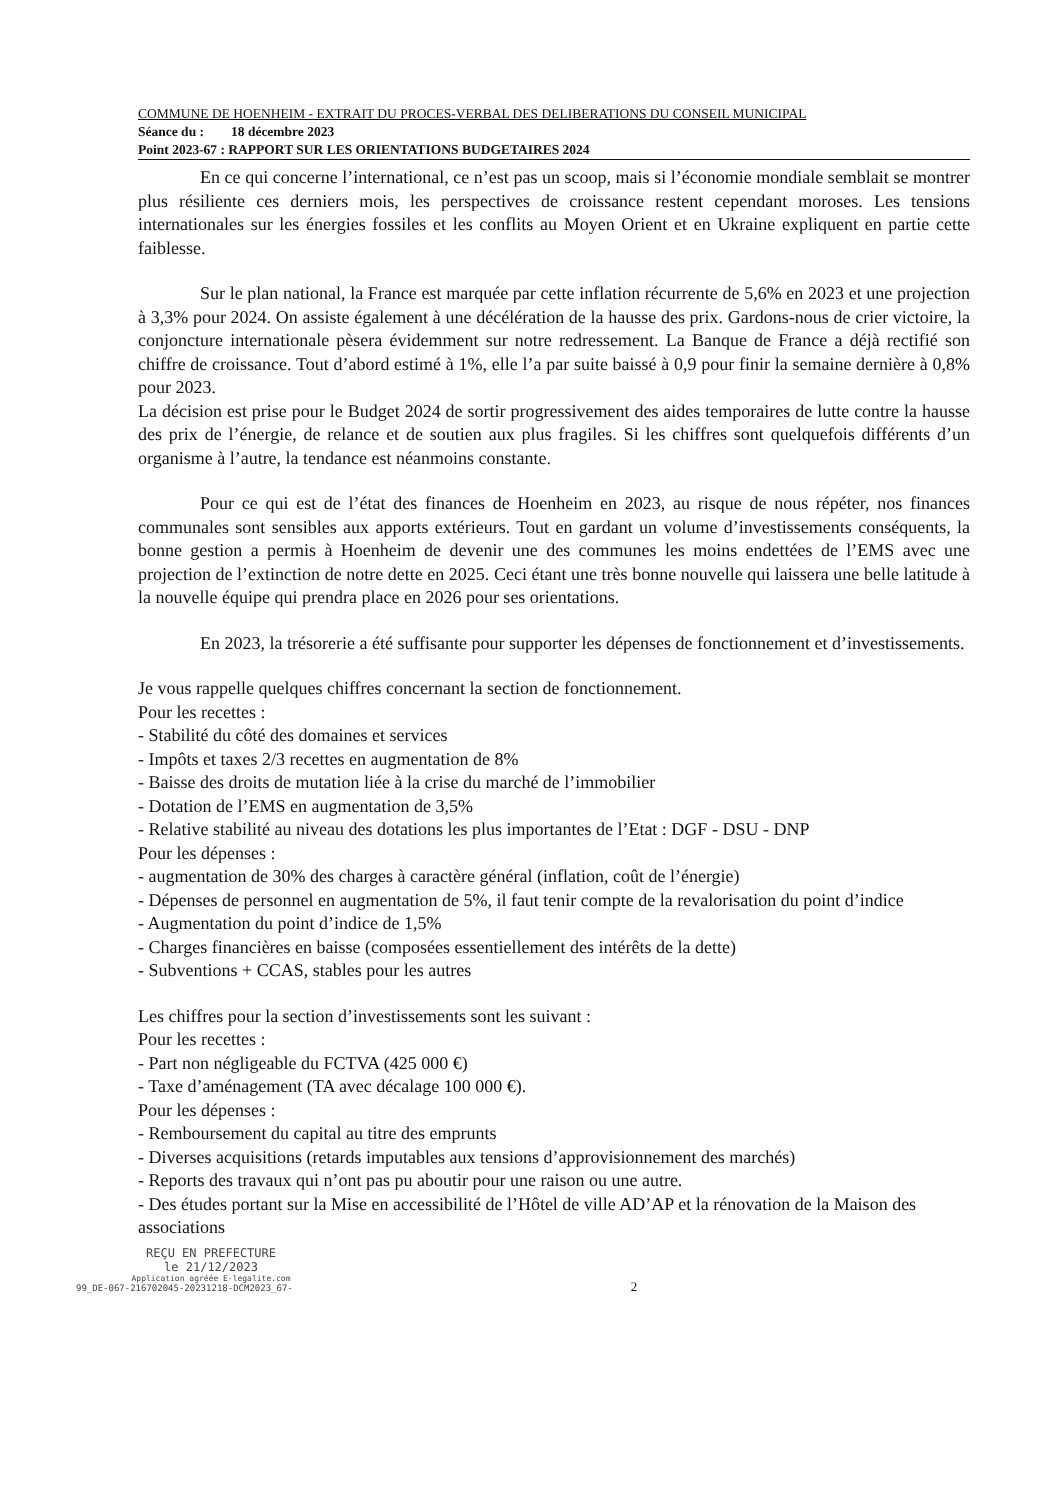COMMUNE DE HOENHEIM - EXTRAIT DU PROCES-VERBAL DES DELIBERATIONS DU CONSEIL MUNICIPAL
Séance du : 18 décembre 2023
Point 2023-67 : RAPPORT SUR LES ORIENTATIONS BUDGETAIRES 2024
En ce qui concerne l’international, ce n’est pas un scoop, mais si l’économie mondiale semblait se montrer plus résiliente ces derniers mois, les perspectives de croissance restent cependant moroses. Les tensions internationales sur les énergies fossiles et les conflits au Moyen Orient et en Ukraine expliquent en partie cette faiblesse.
Sur le plan national, la France est marquée par cette inflation récurrente de 5,6% en 2023 et une projection à 3,3% pour 2024. On assiste également à une décélération de la hausse des prix. Gardons-nous de crier victoire, la conjoncture internationale pèsera évidemment sur notre redressement. La Banque de France a déjà rectifié son chiffre de croissance. Tout d’abord estimé à 1%, elle l’a par suite baissé à 0,9 pour finir la semaine dernière à 0,8% pour 2023.
La décision est prise pour le Budget 2024 de sortir progressivement des aides temporaires de lutte contre la hausse des prix de l’énergie, de relance et de soutien aux plus fragiles. Si les chiffres sont quelquefois différents d’un organisme à l’autre, la tendance est néanmoins constante.
Pour ce qui est de l’état des finances de Hoenheim en 2023, au risque de nous répéter, nos finances communales sont sensibles aux apports extérieurs. Tout en gardant un volume d’investissements conséquents, la bonne gestion a permis à Hoenheim de devenir une des communes les moins endettées de l’EMS avec une projection de l’extinction de notre dette en 2025. Ceci étant une très bonne nouvelle qui laissera une belle latitude à la nouvelle équipe qui prendra place en 2026 pour ses orientations.
En 2023, la trésorerie a été suffisante pour supporter les dépenses de fonctionnement et d’investissements.
Je vous rappelle quelques chiffres concernant la section de fonctionnement.
Pour les recettes :
- Stabilité du côté des domaines et services
- Impôts et taxes 2/3 recettes en augmentation de 8%
- Baisse des droits de mutation liée à la crise du marché de l’immobilier
- Dotation de l’EMS en augmentation de 3,5%
- Relative stabilité au niveau des dotations les plus importantes de l’Etat : DGF - DSU - DNP
Pour les dépenses :
- augmentation de 30% des charges à caractère général (inflation, coût de l’énergie)
- Dépenses de personnel en augmentation de 5%, il faut tenir compte de la revalorisation du point d’indice
- Augmentation du point d’indice de 1,5%
- Charges financières en baisse (composées essentiellement des intérêts de la dette)
- Subventions + CCAS, stables pour les autres
Les chiffres pour la section d’investissements sont les suivant :
Pour les recettes :
- Part non négligeable du FCTVA (425 000 €)
- Taxe d’aménagement (TA avec décalage 100 000 €).
Pour les dépenses :
- Remboursement du capital au titre des emprunts
- Diverses acquisitions (retards imputables aux tensions d’approvisionnement des marchés)
- Reports des travaux qui n’ont pas pu aboutir pour une raison ou une autre.
- Des études portant sur la Mise en accessibilité de l’Hôtel de ville AD’AP et la rénovation de la Maison des associations
REÇU EN PREFECTURE
le 21/12/2023
Application agréée E-legalite.com
99_DE-067-216702045-20231218-DCM2023_67-
2